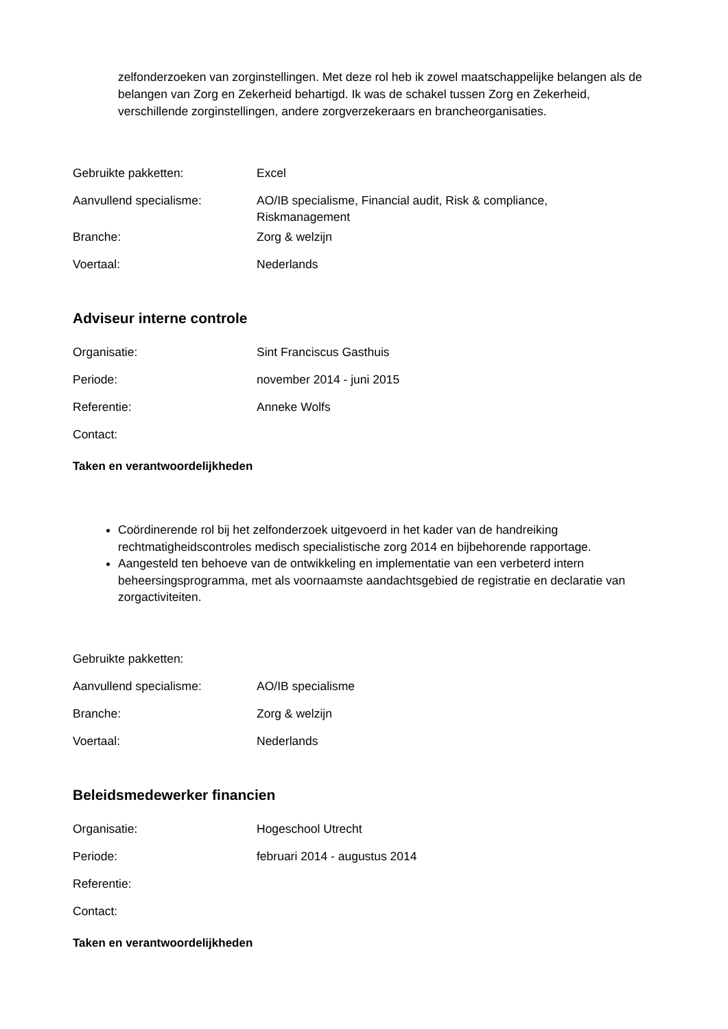zelfonderzoeken van zorginstellingen. Met deze rol heb ik zowel maatschappelijke belangen als de belangen van Zorg en Zekerheid behartigd. Ik was de schakel tussen Zorg en Zekerheid, verschillende zorginstellingen, andere zorgverzekeraars en brancheorganisaties.
| Gebruikte pakketten: | Excel |
| Aanvullend specialisme: | AO/IB specialisme, Financial audit, Risk & compliance, Riskmanagement |
| Branche: | Zorg & welzijn |
| Voertaal: | Nederlands |
Adviseur interne controle
| Organisatie: | Sint Franciscus Gasthuis |
| Periode: | november 2014 - juni 2015 |
| Referentie: | Anneke Wolfs |
| Contact: | |
Taken en verantwoordelijkheden
Coördinerende rol bij het zelfonderzoek uitgevoerd in het kader van de handreiking rechtmatigheidscontroles medisch specialistische zorg 2014 en bijbehorende rapportage.
Aangesteld ten behoeve van de ontwikkeling en implementatie van een verbeterd intern beheersingsprogramma, met als voornaamste aandachtsgebied de registratie en declaratie van zorgactiviteiten.
| Gebruikte pakketten: | |
| Aanvullend specialisme: | AO/IB specialisme |
| Branche: | Zorg & welzijn |
| Voertaal: | Nederlands |
Beleidsmedewerker financien
| Organisatie: | Hogeschool Utrecht |
| Periode: | februari 2014 - augustus 2014 |
| Referentie: | |
| Contact: | |
Taken en verantwoordelijkheden